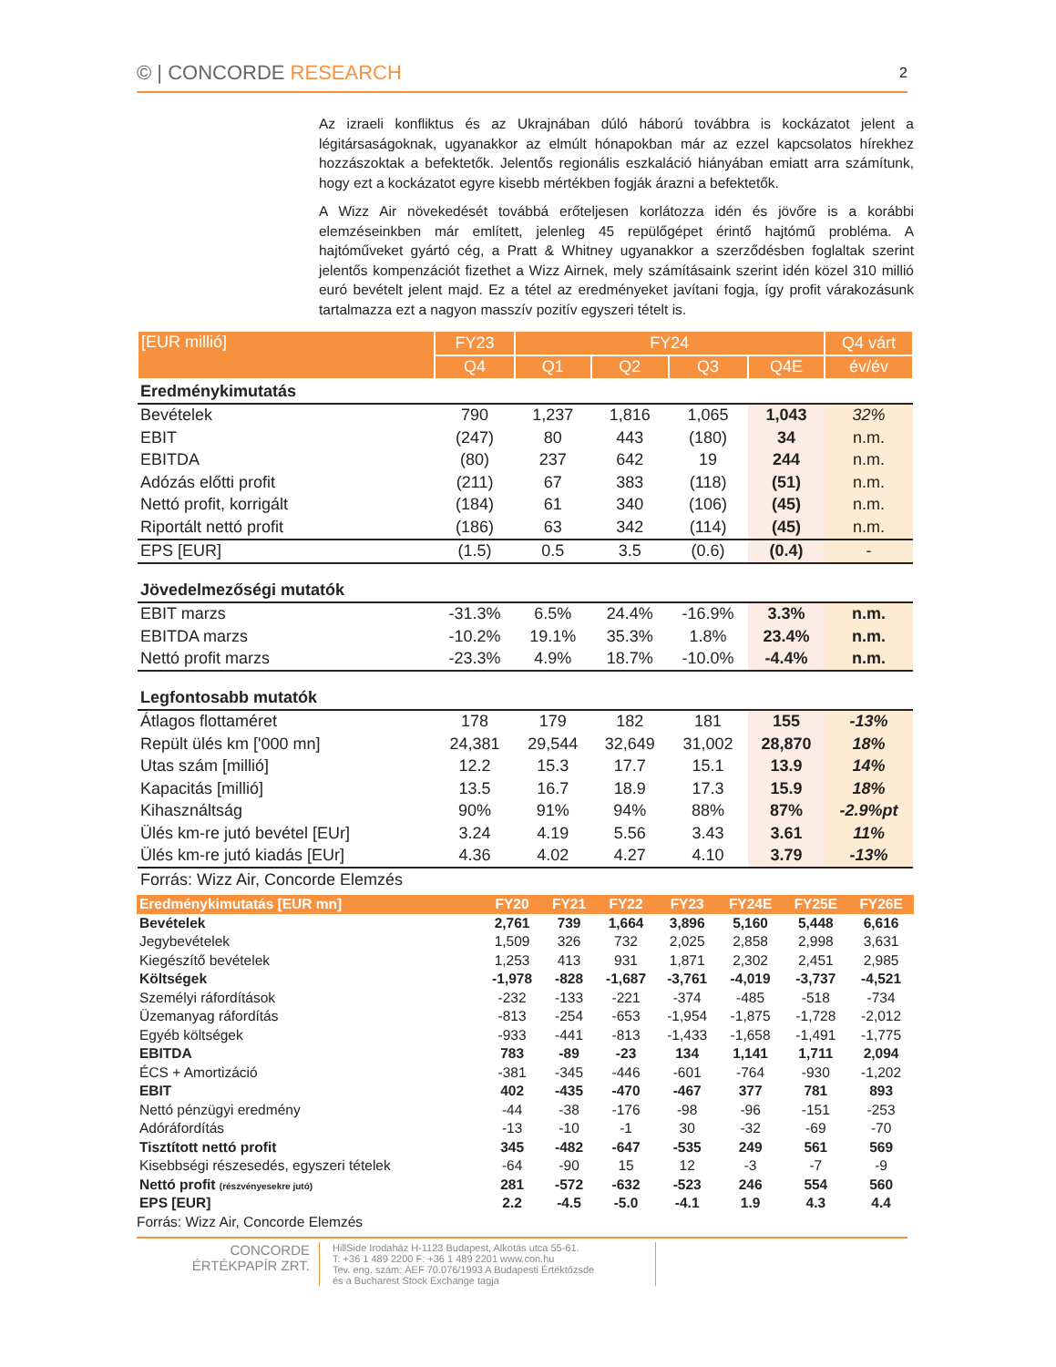© | CONCORDE RESEARCH
2
Az izraeli konfliktus és az Ukrajnában dúló háború továbbra is kockázatot jelent a légitársaságoknak, ugyanakkor az elmúlt hónapokban már az ezzel kapcsolatos hírekhez hozzászoktak a befektetők. Jelentős regionális eszkaláció hiányában emiatt arra számítunk, hogy ezt a kockázatot egyre kisebb mértékben fogják árazni a befektetők.
A Wizz Air növekedését továbbá erőteljesen korlátozza idén és jövőre is a korábbi elemzéseinkben már említett, jelenleg 45 repülőgépet érintő hajtómű probléma. A hajtóműveket gyártó cég, a Pratt & Whitney ugyanakkor a szerződésben foglaltak szerint jelentős kompenzációt fizethet a Wizz Airnek, mely számításaink szerint idén közel 310 millió euró bevételt jelent majd. Ez a tétel az eredményeket javítani fogja, így profit várakozásunk tartalmazza ezt a nagyon masszív pozitív egyszeri tételt is.
| [EUR millió] | FY23 | FY24 | | | | Q4 várt |
| --- | --- | --- | --- | --- | --- | --- |
| | Q4 | Q1 | Q2 | Q3 | Q4E | év/év |
| Eredménykimutatás | | | | | | |
| Bevételek | 790 | 1,237 | 1,816 | 1,065 | 1,043 | 32% |
| EBIT | (247) | 80 | 443 | (180) | 34 | n.m. |
| EBITDA | (80) | 237 | 642 | 19 | 244 | n.m. |
| Adózás előtti profit | (211) | 67 | 383 | (118) | (51) | n.m. |
| Nettó profit, korrigált | (184) | 61 | 340 | (106) | (45) | n.m. |
| Riportált nettó profit | (186) | 63 | 342 | (114) | (45) | n.m. |
| EPS [EUR] | (1.5) | 0.5 | 3.5 | (0.6) | (0.4) | - |
| Jövedelmezőségi mutatók | | | | | | |
| EBIT marzs | -31.3% | 6.5% | 24.4% | -16.9% | 3.3% | n.m. |
| EBITDA marzs | -10.2% | 19.1% | 35.3% | 1.8% | 23.4% | n.m. |
| Nettó profit marzs | -23.3% | 4.9% | 18.7% | -10.0% | -4.4% | n.m. |
| Legfontosabb mutatók | | | | | | |
| Átlagos flottaméret | 178 | 179 | 182 | 181 | 155 | -13% |
| Repült ülés km ['000 mn] | 24,381 | 29,544 | 32,649 | 31,002 | 28,870 | 18% |
| Utas szám [millió] | 12.2 | 15.3 | 17.7 | 15.1 | 13.9 | 14% |
| Kapacitás [millió] | 13.5 | 16.7 | 18.9 | 17.3 | 15.9 | 18% |
| Kihasználtság | 90% | 91% | 94% | 88% | 87% | -2.9%pt |
| Ülés km-re jutó bevétel [EUr] | 3.24 | 4.19 | 5.56 | 3.43 | 3.61 | 11% |
| Ülés km-re jutó kiadás [EUr] | 4.36 | 4.02 | 4.27 | 4.10 | 3.79 | -13% |
| Forrás: Wizz Air, Concorde Elemzés | | | | | | |
| Eredménykimutatás [EUR mn] | FY20 | FY21 | FY22 | FY23 | FY24E | FY25E | FY26E |
| --- | --- | --- | --- | --- | --- | --- | --- |
| Bevételek | 2,761 | 739 | 1,664 | 3,896 | 5,160 | 5,448 | 6,616 |
| Jegybevételek | 1,509 | 326 | 732 | 2,025 | 2,858 | 2,998 | 3,631 |
| Kiegészítő bevételek | 1,253 | 413 | 931 | 1,871 | 2,302 | 2,451 | 2,985 |
| Költségek | -1,978 | -828 | -1,687 | -3,761 | -4,019 | -3,737 | -4,521 |
| Személyi ráfordítások | -232 | -133 | -221 | -374 | -485 | -518 | -734 |
| Üzemanyag ráfordítás | -813 | -254 | -653 | -1,954 | -1,875 | -1,728 | -2,012 |
| Egyéb költségek | -933 | -441 | -813 | -1,433 | -1,658 | -1,491 | -1,775 |
| EBITDA | 783 | -89 | -23 | 134 | 1,141 | 1,711 | 2,094 |
| ÉCS + Amortizáció | -381 | -345 | -446 | -601 | -764 | -930 | -1,202 |
| EBIT | 402 | -435 | -470 | -467 | 377 | 781 | 893 |
| Nettó pénzügyi eredmény | -44 | -38 | -176 | -98 | -96 | -151 | -253 |
| Adóráfordítás | -13 | -10 | -1 | 30 | -32 | -69 | -70 |
| Tisztított nettó profit | 345 | -482 | -647 | -535 | 249 | 561 | 569 |
| Kisebbségi részesedés, egyszeri tételek | -64 | -90 | 15 | 12 | -3 | -7 | -9 |
| Nettó profit (részvényesekre jutó) | 281 | -572 | -632 | -523 | 246 | 554 | 560 |
| EPS [EUR] | 2.2 | -4.5 | -5.0 | -4.1 | 1.9 | 4.3 | 4.4 |
| Forrás: Wizz Air, Concorde Elemzés | | | | | | | |
CONCORDE
ÉRTÉKPAPÍR ZRT.
HillSide Irodaház H-1123 Budapest, Alkotás utca 55-61.
T: +36 1 489 2200 F: +36 1 489 2201 www.con.hu
Tev. eng. szám: ÁEF 70.076/1993 A Budapesti Értéktőzsde
és a Bucharest Stock Exchange tagja